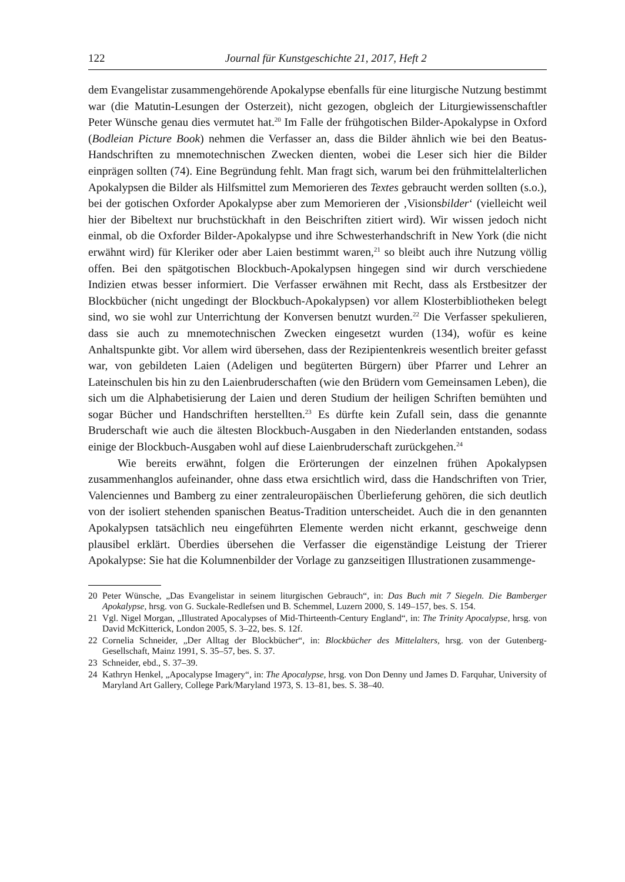122 Journal für Kunstgeschichte 21, 2017, Heft 2
dem Evangelistar zusammengehörende Apokalypse ebenfalls für eine liturgische Nutzung bestimmt war (die Matutin-Lesungen der Osterzeit), nicht gezogen, obgleich der Liturgiewissenschaftler Peter Wünsche genau dies vermutet hat.<sup>20</sup> Im Falle der frühgotischen Bilder-Apokalypse in Oxford (Bodleian Picture Book) nehmen die Verfasser an, dass die Bilder ähnlich wie bei den Beatus-Handschriften zu mnemotechnischen Zwecken dienten, wobei die Leser sich hier die Bilder einprägen sollten (74). Eine Begründung fehlt. Man fragt sich, warum bei den frühmittelalterlichen Apokalypsen die Bilder als Hilfsmittel zum Memorieren des Textes gebraucht werden sollten (s.o.), bei der gotischen Oxforder Apokalypse aber zum Memorieren der ‚Visionsbilder‘ (vielleicht weil hier der Bibeltext nur bruchstückhaft in den Beischriften zitiert wird). Wir wissen jedoch nicht einmal, ob die Oxforder Bilder-Apokalypse und ihre Schwesterhandschrift in New York (die nicht erwähnt wird) für Kleriker oder aber Laien bestimmt waren,<sup>21</sup> so bleibt auch ihre Nutzung völlig offen. Bei den spätgotischen Blockbuch-Apokalypsen hingegen sind wir durch verschiedene Indizien etwas besser informiert. Die Verfasser erwähnen mit Recht, dass als Erstbesitzer der Blockbücher (nicht ungedingt der Blockbuch-Apokalypsen) vor allem Klosterbibliotheken belegt sind, wo sie wohl zur Unterrichtung der Konversen benutzt wurden.<sup>22</sup> Die Verfasser spekulieren, dass sie auch zu mnemotechnischen Zwecken eingesetzt wurden (134), wofür es keine Anhaltspunkte gibt. Vor allem wird übersehen, dass der Rezipientenkreis wesentlich breiter gefasst war, von gebildeten Laien (Adeligen und begüterten Bürgern) über Pfarrer und Lehrer an Lateinschulen bis hin zu den Laienbruderschaften (wie den Brüdern vom Gemeinsamen Leben), die sich um die Alphabetisierung der Laien und deren Studium der heiligen Schriften bemühten und sogar Bücher und Handschriften herstellten.<sup>23</sup> Es dürfte kein Zufall sein, dass die genannte Bruderschaft wie auch die ältesten Blockbuch-Ausgaben in den Niederlanden entstanden, sodass einige der Blockbuch-Ausgaben wohl auf diese Laienbruderschaft zurückgehen.<sup>24</sup>
Wie bereits erwähnt, folgen die Erörterungen der einzelnen frühen Apokalypsen zusammenhanglos aufeinander, ohne dass etwa ersichtlich wird, dass die Handschriften von Trier, Valenciennes und Bamberg zu einer zentraleuropäischen Überlieferung gehören, die sich deutlich von der isoliert stehenden spanischen Beatus-Tradition unterscheidet. Auch die in den genannten Apokalypsen tatsächlich neu eingeführten Elemente werden nicht erkannt, geschweige denn plausibel erklärt. Überdies übersehen die Verfasser die eigenständige Leistung der Trierer Apokalypse: Sie hat die Kolumnenbilder der Vorlage zu ganzseitigen Illustrationen zusammenge-
20 Peter Wünsche, „Das Evangelistar in seinem liturgischen Gebrauch“, in: Das Buch mit 7 Siegeln. Die Bamberger Apokalypse, hrsg. von G. Suckale-Redlefsen und B. Schemmel, Luzern 2000, S. 149–157, bes. S. 154.
21 Vgl. Nigel Morgan, „Illustrated Apocalypses of Mid-Thirteenth-Century England“, in: The Trinity Apocalypse, hrsg. von David McKitterick, London 2005, S. 3–22, bes. S. 12f.
22 Cornelia Schneider, „Der Alltag der Blockbücher“, in: Blockbücher des Mittelalters, hrsg. von der Gutenberg-Gesellschaft, Mainz 1991, S. 35–57, bes. S. 37.
23 Schneider, ebd., S. 37–39.
24 Kathryn Henkel, „Apocalypse Imagery“, in: The Apocalypse, hrsg. von Don Denny und James D. Farquhar, University of Maryland Art Gallery, College Park/Maryland 1973, S. 13–81, bes. S. 38–40.